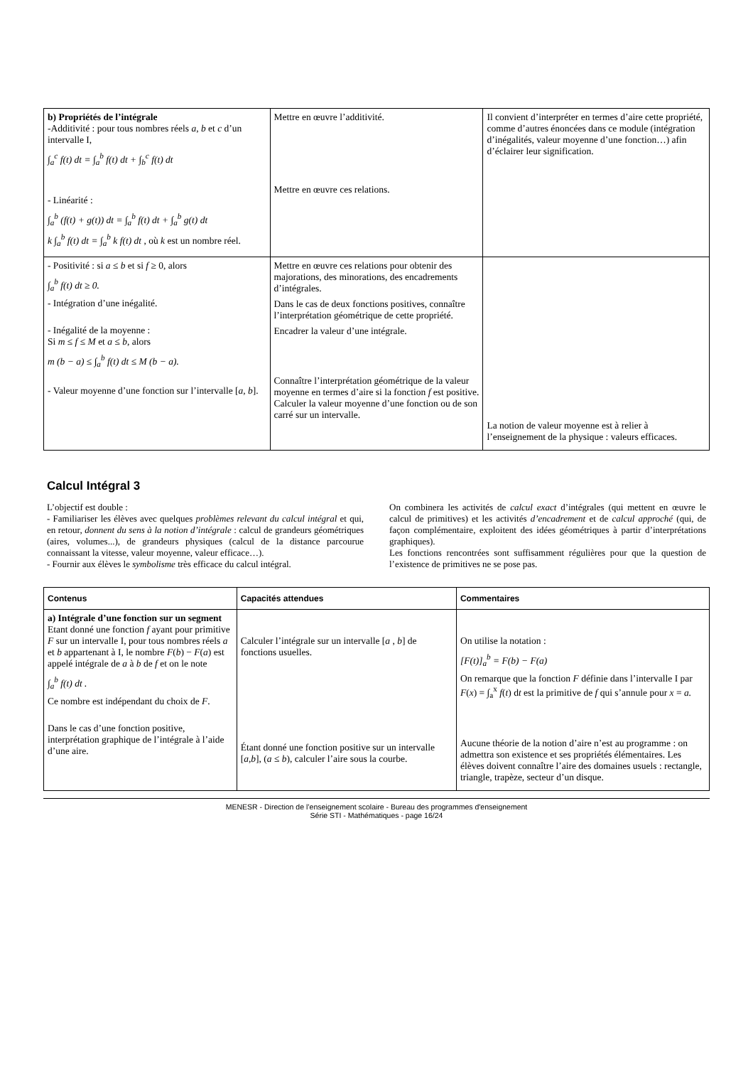| b) Propriétés de l’intégrale -Additivité : pour tous nombres réels a , b et c d’un intervalle I, ∫<sub>a</sub><sup>c</sup> f(t) dt = ∫<sub>a</sub><sup>b</sup> f(t) dt + ∫<sub>b</sub><sup>c</sup> f(t) dt - Linéarité : ∫<sub>a</sub><sup>b</sup> (f(t) + g(t)) dt = ∫<sub>a</sub><sup>b</sup> f(t) dt + ∫<sub>a</sub><sup>b</sup> g(t) dt k ∫<sub>a</sub><sup>b</sup> f(t) dt = ∫<sub>a</sub><sup>b</sup> k f(t) dt , où k est un nombre réel. | Mettre en œuvre l’additivité. Mettre en œuvre ces relations. | Il convient d’interpréter en termes d’aire cette propriété, comme d’autres énoncées dans ce module (intégration d’inégalités, valeur moyenne d’une fonction…) afin d’éclairer leur signification. |
| - Positivité : si a ≤ b et si f ≥ 0, alors ∫<sub>a</sub><sup>b</sup> f(t) dt ≥ 0. - Intégration d’une inégalité. - Inégalité de la moyenne : Si m ≤ f ≤ M et a ≤ b , alors m (b − a) ≤ ∫<sub>a</sub><sup>b</sup> f(t) dt ≤ M (b − a). - Valeur moyenne d’une fonction sur l’intervalle [ a, b ]. | Mettre en œuvre ces relations pour obtenir des majorations, des minorations, des encadrements d’intégrales. Dans le cas de deux fonctions positives, connaître l’interprétation géométrique de cette propriété. Encadrer la valeur d’une intégrale. Connaître l’interprétation géométrique de la valeur moyenne en termes d’aire si la fonction f est positive. Calculer la valeur moyenne d’une fonction ou de son carré sur un intervalle. | La notion de valeur moyenne est à relier à l’enseignement de la physique : valeurs efficaces. |
Calcul Intégral 3
L’objectif est double :
- Familiariser les élèves avec quelques problèmes relevant du calcul intégral et qui, en retour, donnent du sens à la notion d’intégrale : calcul de grandeurs géométriques (aires, volumes...), de grandeurs physiques (calcul de la distance parcourue connaissant la vitesse, valeur moyenne, valeur efficace…).
- Fournir aux élèves le symbolisme très efficace du calcul intégral.
On combinera les activités de calcul exact d’intégrales (qui mettent en œuvre le calcul de primitives) et les activités d’encadrement et de calcul approché (qui, de façon complémentaire, exploitent des idées géométriques à partir d’interprétations graphiques).
Les fonctions rencontrées sont suffisamment régulières pour que la question de l’existence de primitives ne se pose pas.
| Contenus | Capacités attendues | Commentaires |
| --- | --- | --- |
| a) Intégrale d’une fonction sur un segment Etant donné une fonction f ayant pour primitive F sur un intervalle I, pour tous nombres réels a et b appartenant à I, le nombre F ( b ) − F ( a ) est appelé intégrale de a à b de f et on le note ∫<sub>a</sub><sup>b</sup> f(t) dt . Ce nombre est indépendant du choix de F . Dans le cas d’une fonction positive, interprétation graphique de l’intégrale à l’aide d’une aire. | Calculer l’intégrale sur un intervalle [ a , b ] de fonctions usuelles. Étant donné une fonction positive sur un intervalle [ a,b ], ( a ≤ b ), calculer l’aire sous la courbe. | On utilise la notation : [F(t)]<sub>a</sub><sup>b</sup> = F(b) − F(a) On remarque que la fonction F définie dans l’intervalle I par F ( x ) = ∫<sub>a</sub><sup>x</sup> f ( t ) d t est la primitive de f qui s’annule pour x = a. Aucune théorie de la notion d’aire n’est au programme : on admettra son existence et ses propriétés élémentaires. Les élèves doivent connaître l’aire des domaines usuels : rectangle, triangle, trapèze, secteur d’un disque. |
MENESR - Direction de l’enseignement scolaire - Bureau des programmes d'enseignement
Série STI - Mathématiques - page 16/24